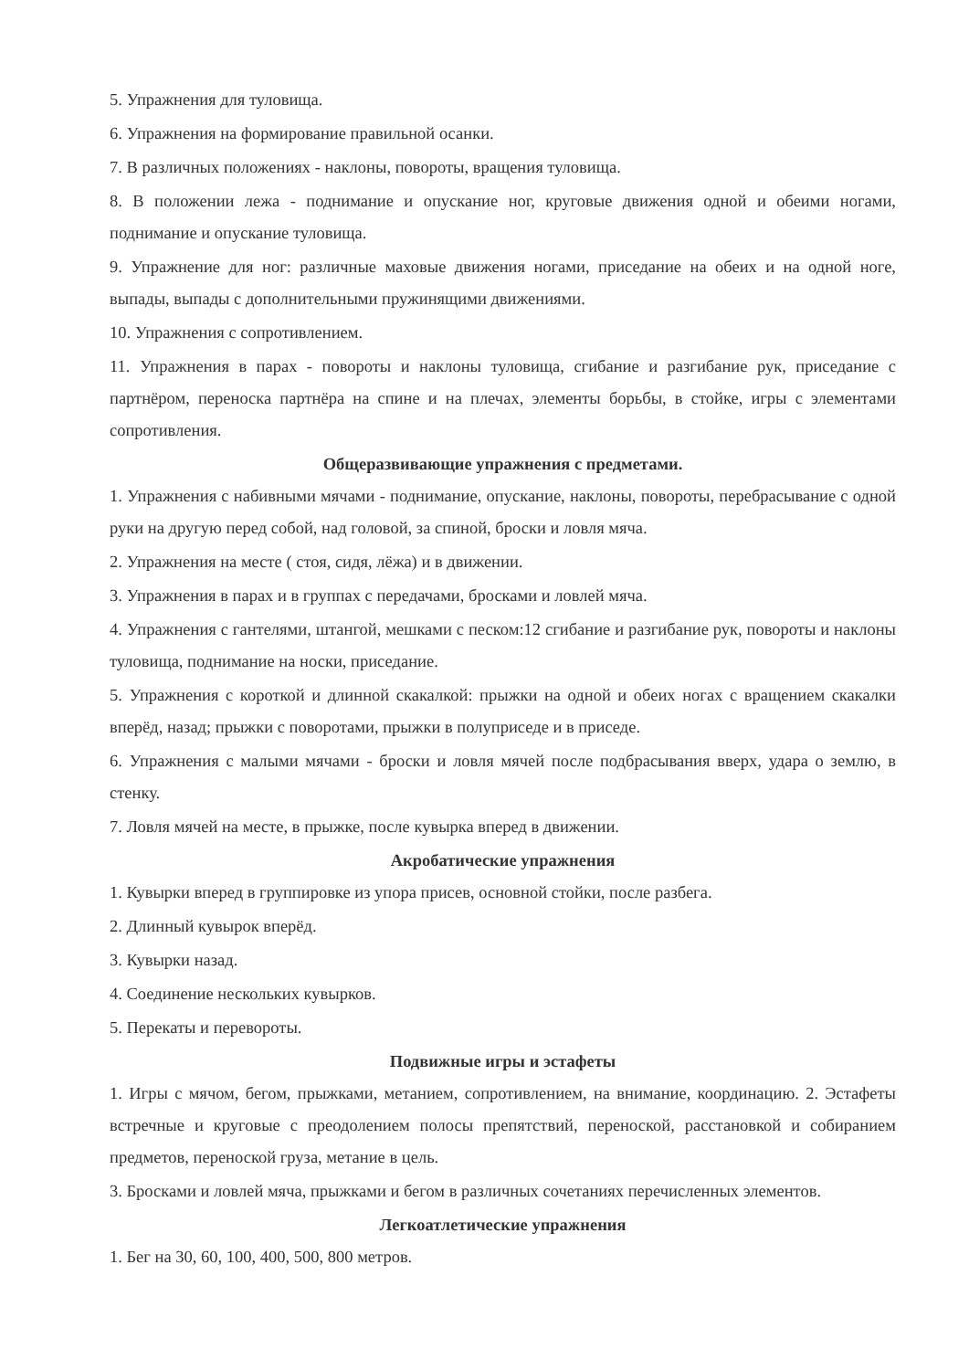5. Упражнения для туловища.
6. Упражнения на формирование правильной осанки.
7. В различных положениях - наклоны, повороты, вращения туловища.
8. В положении лежа - поднимание и опускание ног, круговые движения одной и обеими ногами, поднимание и опускание туловища.
9. Упражнение для ног: различные маховые движения ногами, приседание на обеих и на одной ноге, выпады, выпады с дополнительными пружинящими движениями.
10. Упражнения с сопротивлением.
11. Упражнения в парах - повороты и наклоны туловища, сгибание и разгибание рук, приседание с партнёром, переноска партнёра на спине и на плечах, элементы борьбы, в стойке, игры с элементами сопротивления.
Общеразвивающие упражнения с предметами.
1. Упражнения с набивными мячами - поднимание, опускание, наклоны, повороты, перебрасывание с одной руки на другую перед собой, над головой, за спиной, броски и ловля мяча.
2. Упражнения на месте ( стоя, сидя, лёжа) и в движении.
3. Упражнения в парах и в группах с передачами, бросками и ловлей мяча.
4. Упражнения с гантелями, штангой, мешками с песком:12 сгибание и разгибание рук, повороты и наклоны туловища, поднимание на носки, приседание.
5. Упражнения с короткой и длинной скакалкой: прыжки на одной и обеих ногах с вращением скакалки вперёд, назад; прыжки с поворотами, прыжки в полуприседе и в приседе.
6. Упражнения с малыми мячами - броски и ловля мячей после подбрасывания вверх, удара о землю, в стенку.
7. Ловля мячей на месте, в прыжке, после кувырка вперед в движении.
Акробатические упражнения
1. Кувырки вперед в группировке из упора присев, основной стойки, после разбега.
2. Длинный кувырок вперёд.
3. Кувырки назад.
4. Соединение нескольких кувырков.
5. Перекаты и перевороты.
Подвижные игры и эстафеты
1. Игры с мячом, бегом, прыжками, метанием, сопротивлением, на внимание, координацию. 2. Эстафеты встречные и круговые с преодолением полосы препятствий, переноской, расстановкой и собиранием предметов, переноской груза, метание в цель.
3. Бросками и ловлей мяча, прыжками и бегом в различных сочетаниях перечисленных элементов.
Легкоатлетические упражнения
1. Бег на 30, 60, 100, 400, 500, 800 метров.